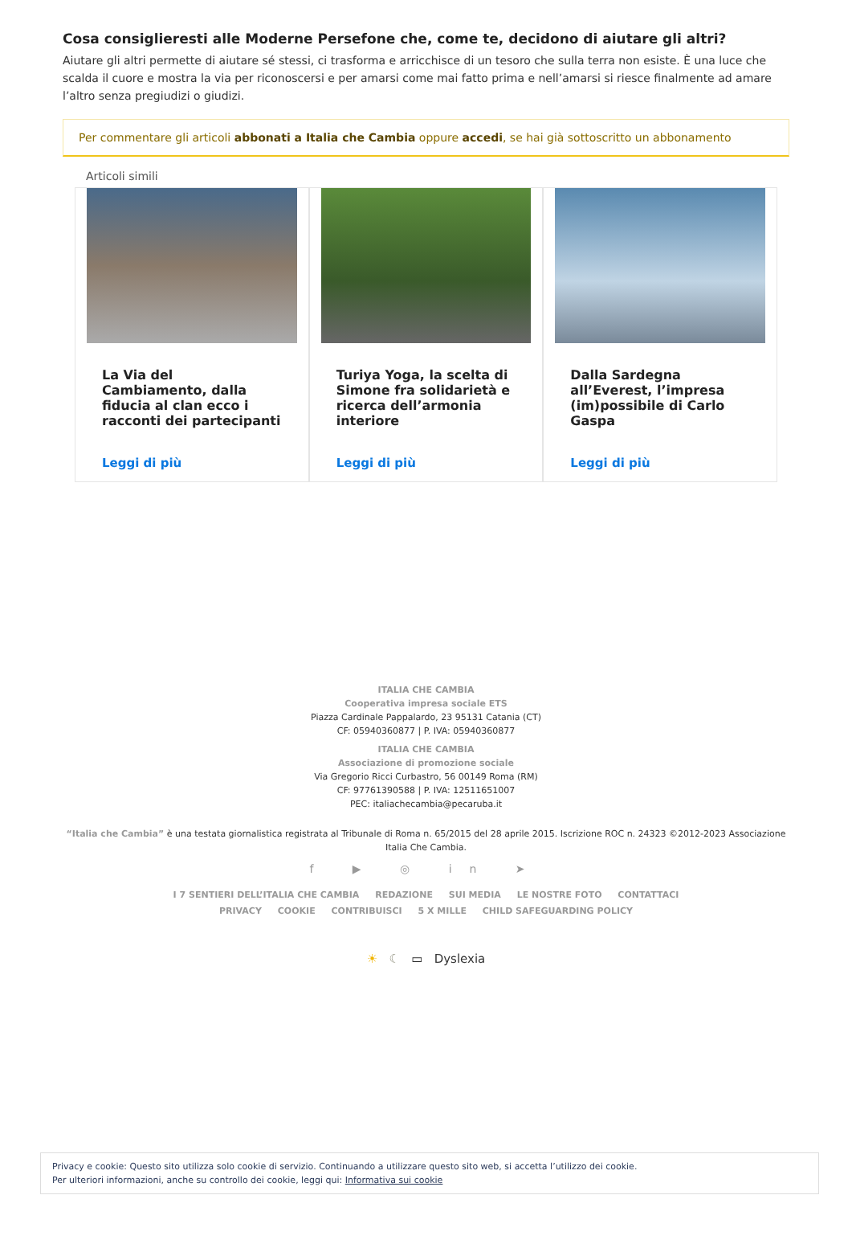Cosa consiglieresti alle Moderne Persefone che, come te, decidono di aiutare gli altri?
Aiutare gli altri permette di aiutare sé stessi, ci trasforma e arricchisce di un tesoro che sulla terra non esiste. È una luce che scalda il cuore e mostra la via per riconoscersi e per amarsi come mai fatto prima e nell’amarsi si riesce finalmente ad amare l’altro senza pregiudizi o giudizi.
Per commentare gli articoli abbonati a Italia che Cambia oppure accedi, se hai già sottoscritto un abbonamento
Articoli simili
La Via del Cambiamento, dalla fiducia al clan ecco i racconti dei partecipanti
Leggi di più
Turiya Yoga, la scelta di Simone fra solidarietà e ricerca dell’armonia interiore
Leggi di più
Dalla Sardegna all’Everest, l’impresa (im)possibile di Carlo Gaspa
Leggi di più
ITALIA CHE CAMBIA
Cooperativa impresa sociale ETS
Piazza Cardinale Pappalardo, 23 95131 Catania (CT)
CF: 05940360877 | P. IVA: 05940360877
ITALIA CHE CAMBIA
Associazione di promozione sociale
Via Gregorio Ricci Curbastro, 56 00149 Roma (RM)
CF: 97761390588 | P. IVA: 12511651007
PEC: italiachecambia@pecaruba.it
“Italia che Cambia” è una testata giornalistica registrata al Tribunale di Roma n. 65/2015 del 28 aprile 2015. Iscrizione ROC n. 24323 ©2012-2023 Associazione Italia Che Cambia.
f ▶ ◎ in ➤
I 7 SENTIERI DELL’ITALIA CHE CAMBIA REDAZIONE SUI MEDIA LE NOSTRE FOTO CONTATTACI PRIVACY COOKIE CONTRIBUISCI 5 X MILLE CHILD SAFEGUARDING POLICY
☀ ☾ ▭ Dyslexia
Privacy e cookie: Questo sito utilizza solo cookie di servizio. Continuando a utilizzare questo sito web, si accetta l’utilizzo dei cookie.
Per ulteriori informazioni, anche su controllo dei cookie, leggi qui: Informativa sui cookie